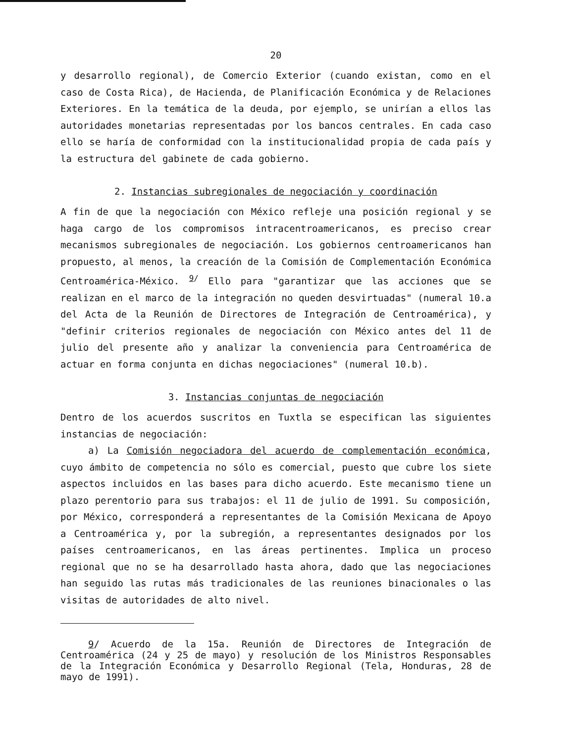20
y desarrollo regional), de Comercio Exterior (cuando existan, como en el caso de Costa Rica), de Hacienda, de Planificación Económica y de Relaciones Exteriores. En la temática de la deuda, por ejemplo, se unirían a ellos las autoridades monetarias representadas por los bancos centrales. En cada caso ello se haría de conformidad con la institucionalidad propia de cada país y la estructura del gabinete de cada gobierno.
2. Instancias subregionales de negociación y coordinación
A fin de que la negociación con México refleje una posición regional y se haga cargo de los compromisos intracentroamericanos, es preciso crear mecanismos subregionales de negociación. Los gobiernos centroamericanos han propuesto, al menos, la creación de la Comisión de Complementación Económica Centroamérica-México. <sup>9/</sup> Ello para "garantizar que las acciones que se realizan en el marco de la integración no queden desvirtuadas" (numeral 10.a del Acta de la Reunión de Directores de Integración de Centroamérica), y "definir criterios regionales de negociación con México antes del 11 de julio del presente año y analizar la conveniencia para Centroamérica de actuar en forma conjunta en dichas negociaciones" (numeral 10.b).
3. Instancias conjuntas de negociación
Dentro de los acuerdos suscritos en Tuxtla se especifican las siguientes instancias de negociación:
a) La Comisión negociadora del acuerdo de complementación económica, cuyo ámbito de competencia no sólo es comercial, puesto que cubre los siete aspectos incluidos en las bases para dicho acuerdo. Este mecanismo tiene un plazo perentorio para sus trabajos: el 11 de julio de 1991. Su composición, por México, corresponderá a representantes de la Comisión Mexicana de Apoyo a Centroamérica y, por la subregión, a representantes designados por los países centroamericanos, en las áreas pertinentes. Implica un proceso regional que no se ha desarrollado hasta ahora, dado que las negociaciones han seguido las rutas más tradicionales de las reuniones binacionales o las visitas de autoridades de alto nivel.
9/ Acuerdo de la 15a. Reunión de Directores de Integración de Centroamérica (24 y 25 de mayo) y resolución de los Ministros Responsables de la Integración Económica y Desarrollo Regional (Tela, Honduras, 28 de mayo de 1991).